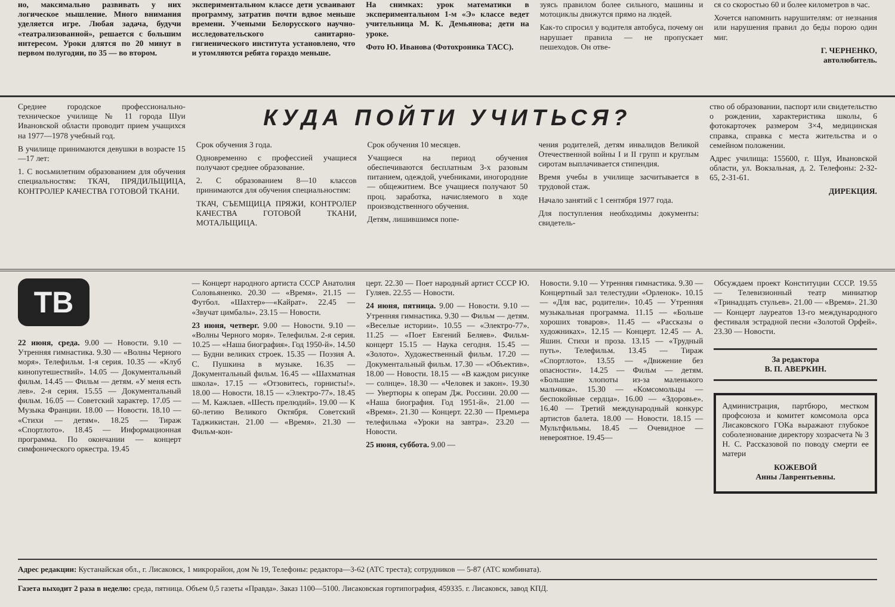но, максимально развивать у них логическое мышление. Много внимания уделяется игре. Любая задача, будучи «театрализованной», решается с большим интересом. Уроки длятся по 20 минут в первом полугодии, по 35 — во втором.
экспериментальном классе дети усваивают программу, затратив почти вдвое меньше времени. Учеными Белорусского научно-исследовательского санитарно-гигиенического института установлено, что и утомляются ребята гораздо меньше.
На снимках: урок математики в экспериментальном 1-м «Э» классе ведет учительница М. К. Демьянова; дети на уроке.
Фото Ю. Иванова (Фотохроника ТАСС).
зуясь правилом более сильного, машины и мотоциклы движутся прямо на людей.
Как-то спросил у водителя автобуса, почему он нарушает правила — не пропускает пешеходов. Он отве-
ся со скоростью 60 и более километров в час.
Хочется напомнить нарушителям: от незнания или нарушения правил до беды порою один миг.
Г. ЧЕРНЕНКО,
автолюбитель.
Среднее городское профессионально-техническое училище № 11 города Шуи Ивановской области проводит прием учащихся на 1977—1978 учебный год.
В училище принимаются девушки в возрасте 15—17 лет:
1. С восьмилетним образованием для обучения специальностям: ТКАЧ, ПРЯДИЛЬЩИЦА, КОНТРОЛЕР КАЧЕСТВА ГОТОВОЙ ТКАНИ.
КУДА ПОЙТИ УЧИТЬСЯ?
Срок обучения 3 года.
Одновременно с профессией учащиеся получают среднее образование.
2. С образованием 8—10 классов принимаются для обучения специальностям:
ТКАЧ, СЪЕМЩИЦА ПРЯЖИ, КОНТРОЛЕР КАЧЕСТВА ГОТОВОЙ ТКАНИ, МОТАЛЬЩИЦА.
Срок обучения 10 месяцев.
Учащиеся на период обучения обеспечиваются бесплатным 3-х разовым питанием, одеждой, учебниками, иногородние — общежитием. Все учащиеся получают 50 проц. заработка, начисляемого в ходе производственного обучения.
Детям, лишившимся попе-
чения родителей, детям инвалидов Великой Отечественной войны I и II групп и круглым сиротам выплачивается стипендия.
Время учебы в училище засчитывается в трудовой стаж.
Начало занятий с 1 сентября 1977 года.
Для поступления необходимы документы: свидетель-
ство об образовании, паспорт или свидетельство о рождении, характеристика школы, 6 фотокарточек размером 3×4, медицинская справка, справка с места жительства и о семейном положении.
Адрес училища: 155600, г. Шуя, Ивановской области, ул. Вокзальная, д. 2. Телефоны: 2-32-65, 2-31-61.
ДИРЕКЦИЯ.
ТВ
22 июня, среда. 9.00 — Новости. 9.10 — Утренняя гимнастика. 9.30 — «Волны Черного моря». Телефильм. 1-я серия. 10.35 — «Клуб кинопутешествий». 14.05 — Документальный фильм. 14.45 — Фильм — детям. «У меня есть лев». 2-я серия. 15.55 — Документальный фильм. 16.05 — Советский характер. 17.05 — Музыка Франции. 18.00 — Новости. 18.10 — «Стихи — детям». 18.25 — Тираж «Спортлото». 18.45 — Информационная программа. По окончании — концерт симфонического оркестра. 19.45
— Концерт народного артиста СССР Анатолия Соловьяненко. 20.30 — «Время». 21.15 — Футбол. «Шахтер»—«Кайрат». 22.45 — «Звучат цимбалы». 23.15 — Новости.
23 июня, четверг. 9.00 — Новости. 9.10 — «Волны Черного моря». Телефильм. 2-я серия. 10.25 — «Наша биография». Год 1950-й». 14.50 — Будни великих строек. 15.35 — Поэзия А. С. Пушкина в музыке. 16.35 — Документальный фильм. 16.45 — «Шахматная школа». 17.15 — «Отзовитесь, горнисты!». 18.00 — Новости. 18.15 — «Электро-77». 18.45 — М. Кажлаев. «Шесть прелюдий». 19.00 — К 60-летию Великого Октября. Советский Таджикистан. 21.00 — «Время». 21.30 — Фильм-кон-
церт. 22.30 — Поет народный артист СССР Ю. Гуляев. 22.55 — Новости.
24 июня, пятница. 9.00 — Новости. 9.10 — Утренняя гимнастика. 9.30 — Фильм — детям. «Веселые истории». 10.55 — «Электро-77». 11.25 — «Поет Евгений Беляев». Фильм-концерт 15.15 — Наука сегодня. 15.45 — «Золото». Художественный фильм. 17.20 — Документальный фильм. 17.30 — «Объектив». 18.00 — Новости. 18.15 — «В каждом рисунке — солнце». 18.30 — «Человек и закон». 19.30 — Увертюры к операм Дж. Россини. 20.00 — «Наша биография. Год 1951-й». 21.00 — «Время». 21.30 — Концерт. 22.30 — Премьера телефильма «Уроки на завтра». 23.20 — Новости.
25 июня, суббота. 9.00 —
Новости. 9.10 — Утренняя гимнастика. 9.30 — Концертный зал телестудии «Орленок». 10.15 — «Для вас, родители». 10.45 — Утренняя музыкальная программа. 11.15 — «Больше хороших товаров». 11.45 — «Рассказы о художниках». 12.15 — Концерт. 12.45 — А. Яшин. Стихи и проза. 13.15 — «Трудный путь». Телефильм. 13.45 — Тираж «Спортлото». 13.55 — «Движение без опасности». 14.25 — Фильм — детям. «Большие хлопоты из-за маленького мальчика». 15.30 — «Комсомольцы — беспокойные сердца». 16.00 — «Здоровье». 16.40 — Третий международный конкурс артистов балета. 18.00 — Новости. 18.15 — Мультфильмы. 18.45 — Очевидное — невероятное. 19.45—
Обсуждаем проект Конституции СССР. 19.55 — Телевизионный театр миниатюр «Тринадцать стульев». 21.00 — «Время». 21.30 — Концерт лауреатов 13-го международного фестиваля эстрадной песни «Золотой Орфей». 23.30 — Новости.
За редактора
В. П. АВЕРКИН.
Администрация, партбюро, местком профсоюза и комитет комсомола орса Лисаковского ГОКа выражают глубокое соболезнование директору хозрасчета № 3 Н. С. Рассказовой по поводу смерти ее матери
КОЖЕВОЙ
Анны Лаврентьевны.
Адрес редакции: Кустанайская обл., г. Лисаковск, 1 микрорайон, дом № 19, Телефоны: редактора—3-62 (АТС треста); сотрудников — 5-87 (АТС комбината).
Газета выходит 2 раза в неделю: среда, пятница. Объем 0,5 газеты «Правда». Заказ 1100—5100. Лисаковская гортипография, 459335. г. Лисаковск, завод КПД.